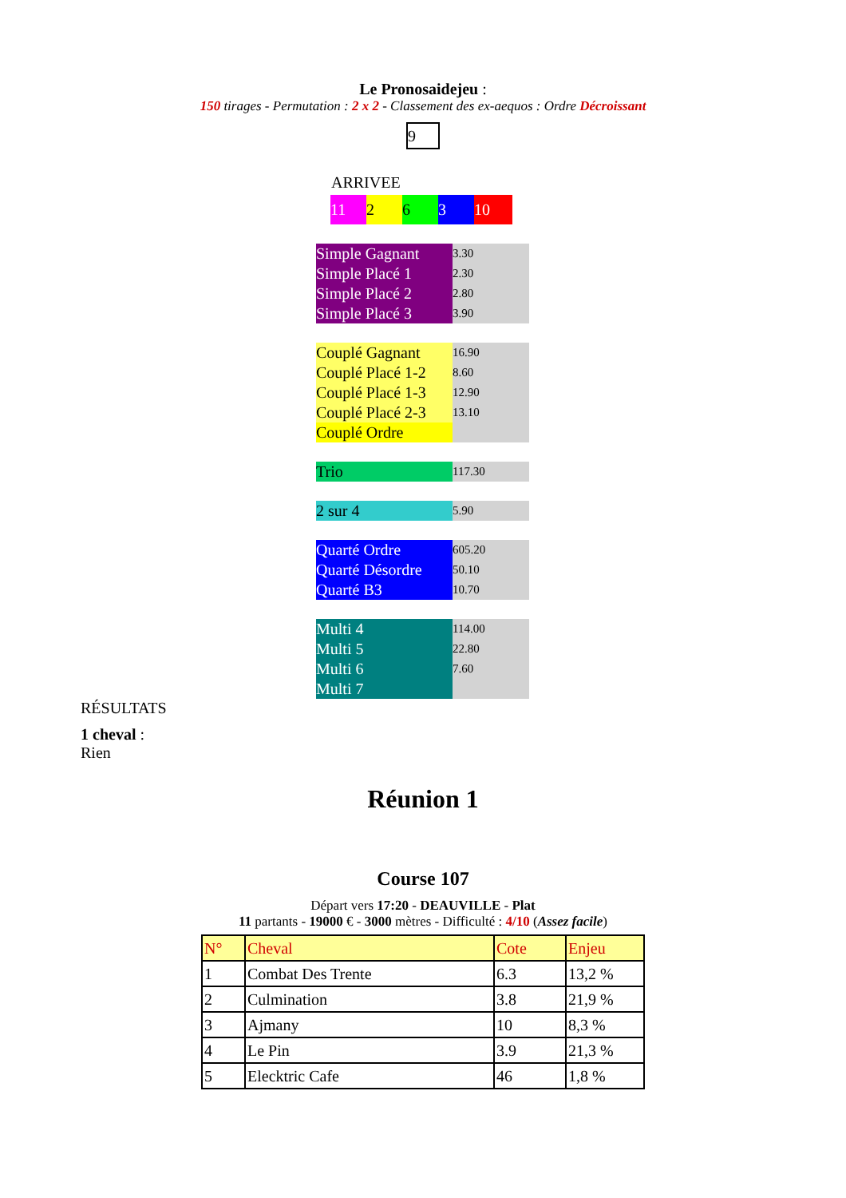Le Pronosaidejeu :
150 tirages - Permutation : 2 x 2 - Classement des ex-aequos : Ordre Décroissant
9
ARRIVEE
| 11 | 2 | 6 | 3 | 10 |
| Simple Gagnant | 3.30 |
| Simple Placé 1 | 2.30 |
| Simple Placé 2 | 2.80 |
| Simple Placé 3 | 3.90 |
| Couplé Gagnant | 16.90 |
| Couplé Placé 1-2 | 8.60 |
| Couplé Placé 1-3 | 12.90 |
| Couplé Placé 2-3 | 13.10 |
| Couplé Ordre | |
| Trio | 117.30 |
| 2 sur 4 | 5.90 |
| Quarté Ordre | 605.20 |
| Quarté Désordre | 50.10 |
| Quarté B3 | 10.70 |
| Multi 4 | 114.00 |
| Multi 5 | 22.80 |
| Multi 6 | 7.60 |
| Multi 7 | |
RÉSULTATS
1 cheval :
Rien
Réunion 1
Course 107
Départ vers 17:20 - DEAUVILLE - Plat
11 partants - 19000 € - 3000 mètres - Difficulté : 4/10 (Assez facile)
| N° | Cheval | Cote | Enjeu |
| --- | --- | --- | --- |
| 1 | Combat Des Trente | 6.3 | 13,2 % |
| 2 | Culmination | 3.8 | 21,9 % |
| 3 | Ajmany | 10 | 8,3 % |
| 4 | Le Pin | 3.9 | 21,3 % |
| 5 | Elecktric Cafe | 46 | 1,8 % |